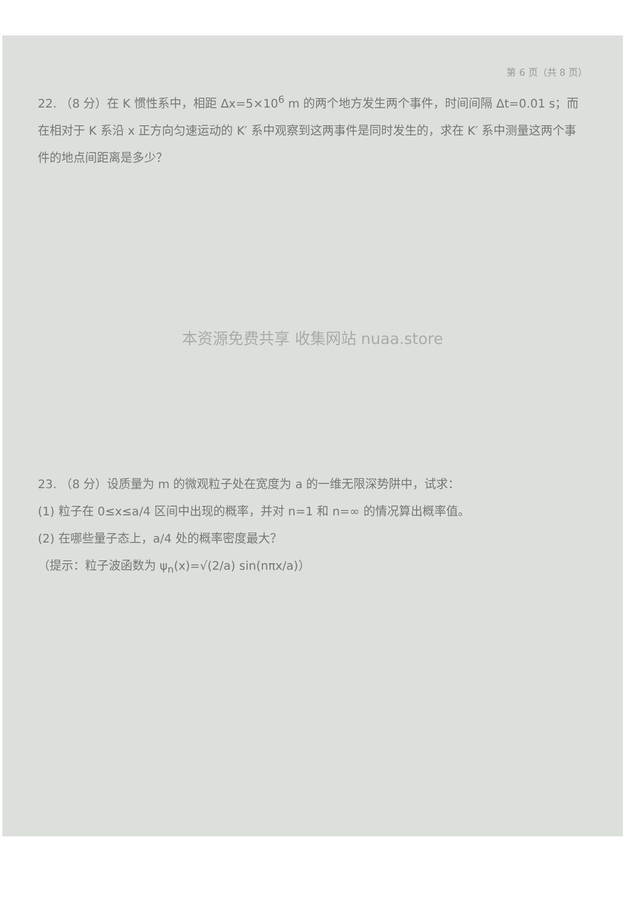第 6 页（共 8 页）
22. （8 分）在 K 惯性系中，相距 Δx=5×10<sup>6</sup> m 的两个地方发生两个事件，时间间隔 Δt=0.01 s；而在相对于 K 系沿 x 正方向匀速运动的 K′ 系中观察到这两事件是同时发生的，求在 K′ 系中测量这两个事件的地点间距离是多少？
本资源免费共享 收集网站 nuaa.store
23. （8 分）设质量为 m 的微观粒子处在宽度为 a 的一维无限深势阱中，试求：
(1) 粒子在 0≤x≤a/4 区间中出现的概率，并对 n=1 和 n=∞ 的情况算出概率值。
(2) 在哪些量子态上，a/4 处的概率密度最大？
（提示：粒子波函数为 ψ<sub>n</sub>(x)=√(2/a) sin(nπx/a)）